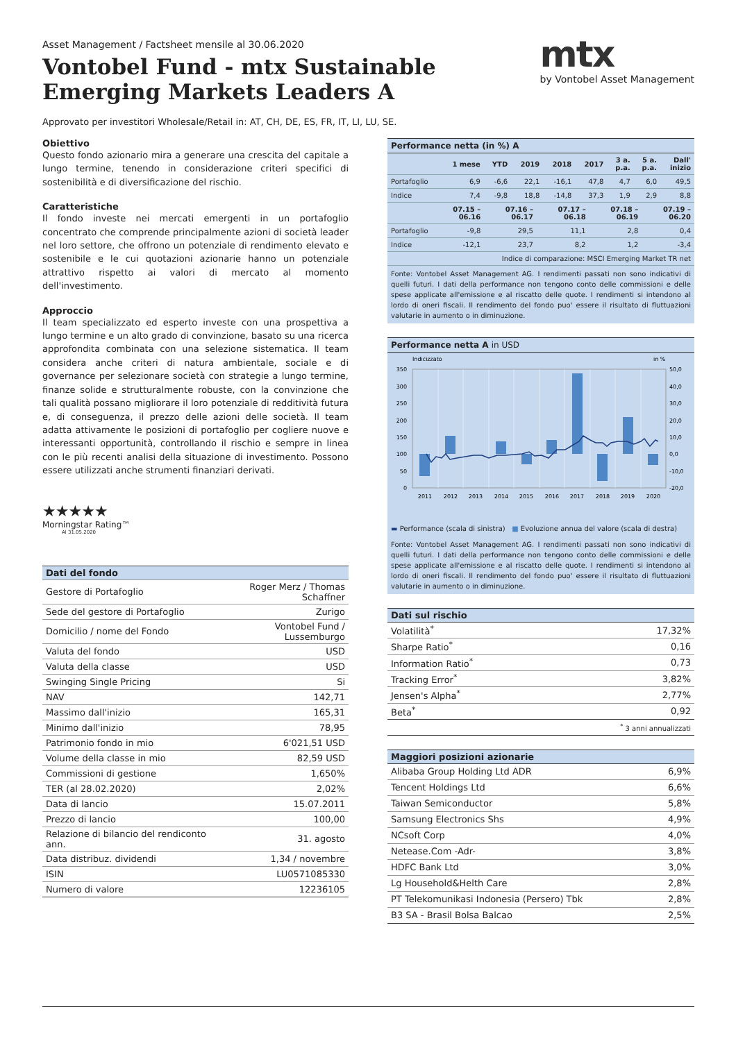Asset Management / Factsheet mensile al 30.06.2020
Vontobel Fund - mtx Sustainable
Emerging Markets Leaders A
mtx
by Vontobel Asset Management
Approvato per investitori Wholesale/Retail in: AT, CH, DE, ES, FR, IT, LI, LU, SE.
Obiettivo
Questo fondo azionario mira a generare una crescita del capitale a lungo termine, tenendo in considerazione criteri specifici di sostenibilità e di diversificazione del rischio.
Caratteristiche
Il fondo investe nei mercati emergenti in un portafoglio concentrato che comprende principalmente azioni di società leader nel loro settore, che offrono un potenziale di rendimento elevato e sostenibile e le cui quotazioni azionarie hanno un potenziale attrattivo rispetto ai valori di mercato al momento dell'investimento.
Approccio
Il team specializzato ed esperto investe con una prospettiva a lungo termine e un alto grado di convinzione, basato su una ricerca approfondita combinata con una selezione sistematica. Il team considera anche criteri di natura ambientale, sociale e di governance per selezionare società con strategie a lungo termine, finanze solide e strutturalmente robuste, con la convinzione che tali qualità possano migliorare il loro potenziale di redditività futura e, di conseguenza, il prezzo delle azioni delle società. Il team adatta attivamente le posizioni di portafoglio per cogliere nuove e interessanti opportunità, controllando il rischio e sempre in linea con le più recenti analisi della situazione di investimento. Possono essere utilizzati anche strumenti finanziari derivati.
★★★★★
Morningstar Rating™
Al 31.05.2020
| Dati del fondo | |
| --- | --- |
| Gestore di Portafoglio | Roger Merz / Thomas Schaffner |
| Sede del gestore di Portafoglio | Zurigo |
| Domicilio / nome del Fondo | Vontobel Fund / Lussemburgo |
| Valuta del fondo | USD |
| Valuta della classe | USD |
| Swinging Single Pricing | Si |
| NAV | 142,71 |
| Massimo dall'inizio | 165,31 |
| Minimo dall'inizio | 78,95 |
| Patrimonio fondo in mio | 6'021,51 USD |
| Volume della classe in mio | 82,59 USD |
| Commissioni di gestione | 1,650% |
| TER (al 28.02.2020) | 2,02% |
| Data di lancio | 15.07.2011 |
| Prezzo di lancio | 100,00 |
| Relazione di bilancio del rendiconto ann. | 31. agosto |
| Data distribuz. dividendi | 1,34 / novembre |
| ISIN | LU0571085330 |
| Numero di valore | 12236105 |
Performance netta (in %) A
| | 1 mese | YTD | 2019 | 2018 | 2017 | 3 a. p.a. | 5 a. p.a. | Dall' inizio |
| --- | --- | --- | --- | --- | --- | --- | --- | --- |
| Portafoglio | 6,9 | -6,6 | 22,1 | -16,1 | 47,8 | 4,7 | 6,0 | 49,5 |
| Indice | 7,4 | -9,8 | 18,8 | -14,8 | 37,3 | 1,9 | 2,9 | 8,8 |
| | 07.15 – 06.16 | 07.16 – 06.17 | 07.17 – 06.18 | 07.18 – 06.19 | 07.19 – 06.20 |
| --- | --- | --- | --- | --- | --- |
| Portafoglio | -9,8 | 29,5 | 11,1 | 2,8 | 0,4 |
| Indice | -12,1 | 23,7 | 8,2 | 1,2 | -3,4 |
| Indice di comparazione: MSCI Emerging Market TR net | | | | | |
Fonte: Vontobel Asset Management AG. I rendimenti passati non sono indicativi di quelli futuri. I dati della performance non tengono conto delle commissioni e delle spese applicate all'emissione e al riscatto delle quote. I rendimenti si intendono al lordo di oneri fiscali. Il rendimento del fondo puo' essere il risultato di fluttuazioni valutarie in aumento o in diminuzione.
Performance netta A in USD
Indicizzato
in %
350
300
250
200
150
100
50
0
50,0
40,0
30,0
20,0
10,0
0,0
-10,0
-20,0
2011
2012
2013
2014
2015
2016
2017
2018
2019
2020
▬ Performance (scala di sinistra) ■ Evoluzione annua del valore (scala di destra)
Fonte: Vontobel Asset Management AG. I rendimenti passati non sono indicativi di quelli futuri. I dati della performance non tengono conto delle commissioni e delle spese applicate all'emissione e al riscatto delle quote. I rendimenti si intendono al lordo di oneri fiscali. Il rendimento del fondo puo' essere il risultato di fluttuazioni valutarie in aumento o in diminuzione.
| Dati sul rischio | |
| --- | --- |
| Volatilità<sup>*</sup> | 17,32% |
| Sharpe Ratio<sup>*</sup> | 0,16 |
| Information Ratio<sup>*</sup> | 0,73 |
| Tracking Error<sup>*</sup> | 3,82% |
| Jensen's Alpha<sup>*</sup> | 2,77% |
| Beta<sup>*</sup> | 0,92 |
| <sup>*</sup> 3 anni annualizzati | |
| Maggiori posizioni azionarie | |
| --- | --- |
| Alibaba Group Holding Ltd ADR | 6,9% |
| Tencent Holdings Ltd | 6,6% |
| Taiwan Semiconductor | 5,8% |
| Samsung Electronics Shs | 4,9% |
| NCsoft Corp | 4,0% |
| Netease.Com -Adr- | 3,8% |
| HDFC Bank Ltd | 3,0% |
| Lg Household&Helth Care | 2,8% |
| PT Telekomunikasi Indonesia (Persero) Tbk | 2,8% |
| B3 SA - Brasil Bolsa Balcao | 2,5% |